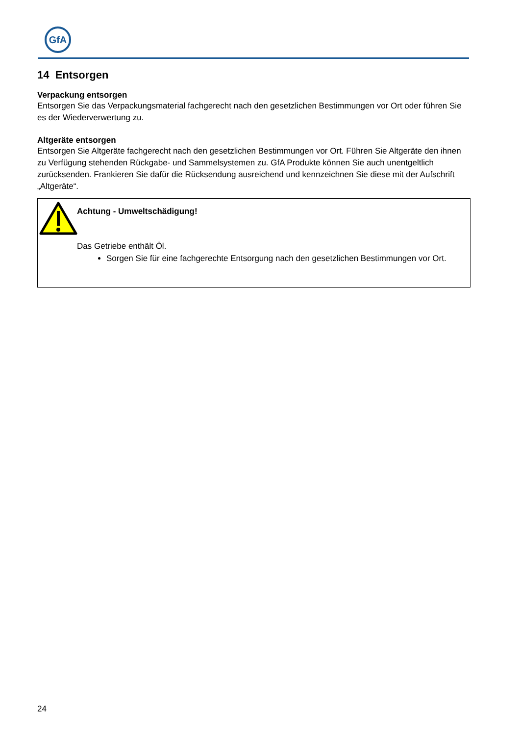GfA
14 Entsorgen
Verpackung entsorgen
Entsorgen Sie das Verpackungsmaterial fachgerecht nach den gesetzlichen Bestimmungen vor Ort oder führen Sie es der Wiederverwertung zu.
Altgeräte entsorgen
Entsorgen Sie Altgeräte fachgerecht nach den gesetzlichen Bestimmungen vor Ort. Führen Sie Altgeräte den ihnen zu Verfügung stehenden Rückgabe- und Sammelsystemen zu. GfA Produkte können Sie auch unentgeltlich zurücksenden. Frankieren Sie dafür die Rücksendung ausreichend und kennzeichnen Sie diese mit der Aufschrift „Altgeräte“.
Achtung - Umweltschädigung!
Das Getriebe enthält Öl.
Sorgen Sie für eine fachgerechte Entsorgung nach den gesetzlichen Bestimmungen vor Ort.
24